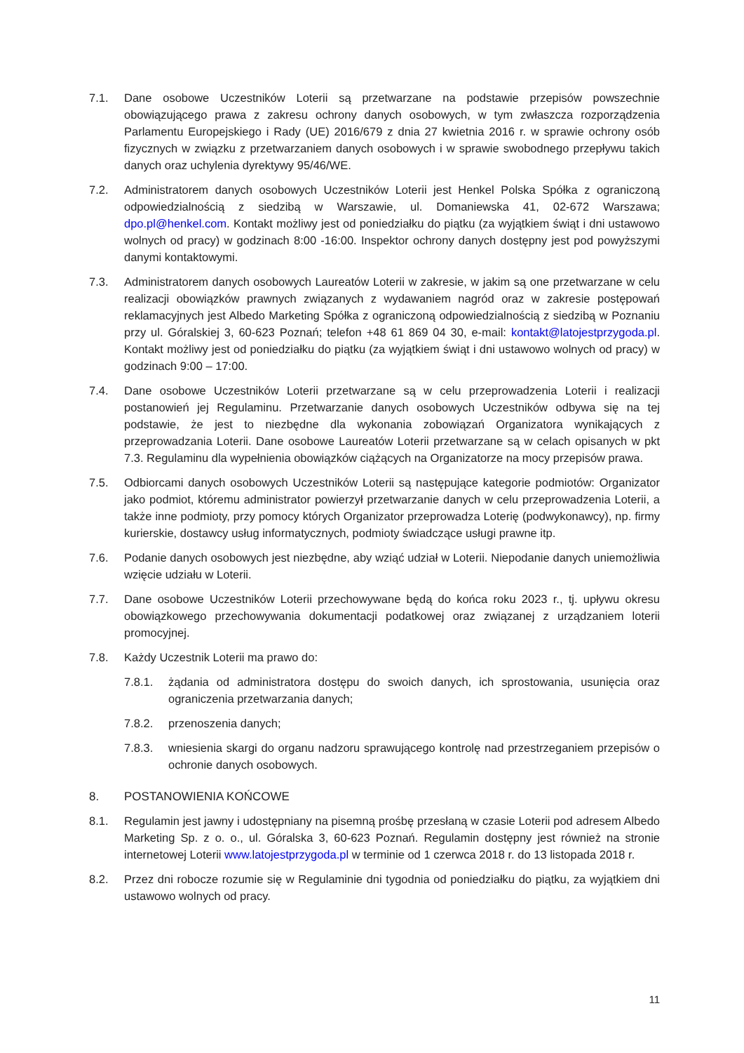7.1. Dane osobowe Uczestników Loterii są przetwarzane na podstawie przepisów powszechnie obowiązującego prawa z zakresu ochrony danych osobowych, w tym zwłaszcza rozporządzenia Parlamentu Europejskiego i Rady (UE) 2016/679 z dnia 27 kwietnia 2016 r. w sprawie ochrony osób fizycznych w związku z przetwarzaniem danych osobowych i w sprawie swobodnego przepływu takich danych oraz uchylenia dyrektywy 95/46/WE.
7.2. Administratorem danych osobowych Uczestników Loterii jest Henkel Polska Spółka z ograniczoną odpowiedzialnością z siedzibą w Warszawie, ul. Domaniewska 41, 02-672 Warszawa; dpo.pl@henkel.com. Kontakt możliwy jest od poniedziałku do piątku (za wyjątkiem świąt i dni ustawowo wolnych od pracy) w godzinach 8:00 -16:00. Inspektor ochrony danych dostępny jest pod powyższymi danymi kontaktowymi.
7.3. Administratorem danych osobowych Laureatów Loterii w zakresie, w jakim są one przetwarzane w celu realizacji obowiązków prawnych związanych z wydawaniem nagród oraz w zakresie postępowań reklamacyjnych jest Albedo Marketing Spółka z ograniczoną odpowiedzialnością z siedzibą w Poznaniu przy ul. Góralskiej 3, 60-623 Poznań; telefon +48 61 869 04 30, e-mail: kontakt@latojestprzygoda.pl. Kontakt możliwy jest od poniedziałku do piątku (za wyjątkiem świąt i dni ustawowo wolnych od pracy) w godzinach 9:00 – 17:00.
7.4. Dane osobowe Uczestników Loterii przetwarzane są w celu przeprowadzenia Loterii i realizacji postanowień jej Regulaminu. Przetwarzanie danych osobowych Uczestników odbywa się na tej podstawie, że jest to niezbędne dla wykonania zobowiązań Organizatora wynikających z przeprowadzania Loterii. Dane osobowe Laureatów Loterii przetwarzane są w celach opisanych w pkt 7.3. Regulaminu dla wypełnienia obowiązków ciążących na Organizatorze na mocy przepisów prawa.
7.5. Odbiorcami danych osobowych Uczestników Loterii są następujące kategorie podmiotów: Organizator jako podmiot, któremu administrator powierzył przetwarzanie danych w celu przeprowadzenia Loterii, a także inne podmioty, przy pomocy których Organizator przeprowadza Loterię (podwykonawcy), np. firmy kurierskie, dostawcy usług informatycznych, podmioty świadczące usługi prawne itp.
7.6. Podanie danych osobowych jest niezbędne, aby wziąć udział w Loterii. Niepodanie danych uniemożliwia wzięcie udziału w Loterii.
7.7. Dane osobowe Uczestników Loterii przechowywane będą do końca roku 2023 r., tj. upływu okresu obowiązkowego przechowywania dokumentacji podatkowej oraz związanej z urządzaniem loterii promocyjnej.
7.8. Każdy Uczestnik Loterii ma prawo do:
7.8.1. żądania od administratora dostępu do swoich danych, ich sprostowania, usunięcia oraz ograniczenia przetwarzania danych;
7.8.2. przenoszenia danych;
7.8.3. wniesienia skargi do organu nadzoru sprawującego kontrolę nad przestrzeganiem przepisów o ochronie danych osobowych.
8. POSTANOWIENIA KOŃCOWE
8.1. Regulamin jest jawny i udostępniany na pisemną prośbę przesłaną w czasie Loterii pod adresem Albedo Marketing Sp. z o. o., ul. Góralska 3, 60-623 Poznań. Regulamin dostępny jest również na stronie internetowej Loterii www.latojestprzygoda.pl w terminie od 1 czerwca 2018 r. do 13 listopada 2018 r.
8.2. Przez dni robocze rozumie się w Regulaminie dni tygodnia od poniedziałku do piątku, za wyjątkiem dni ustawowo wolnych od pracy.
11